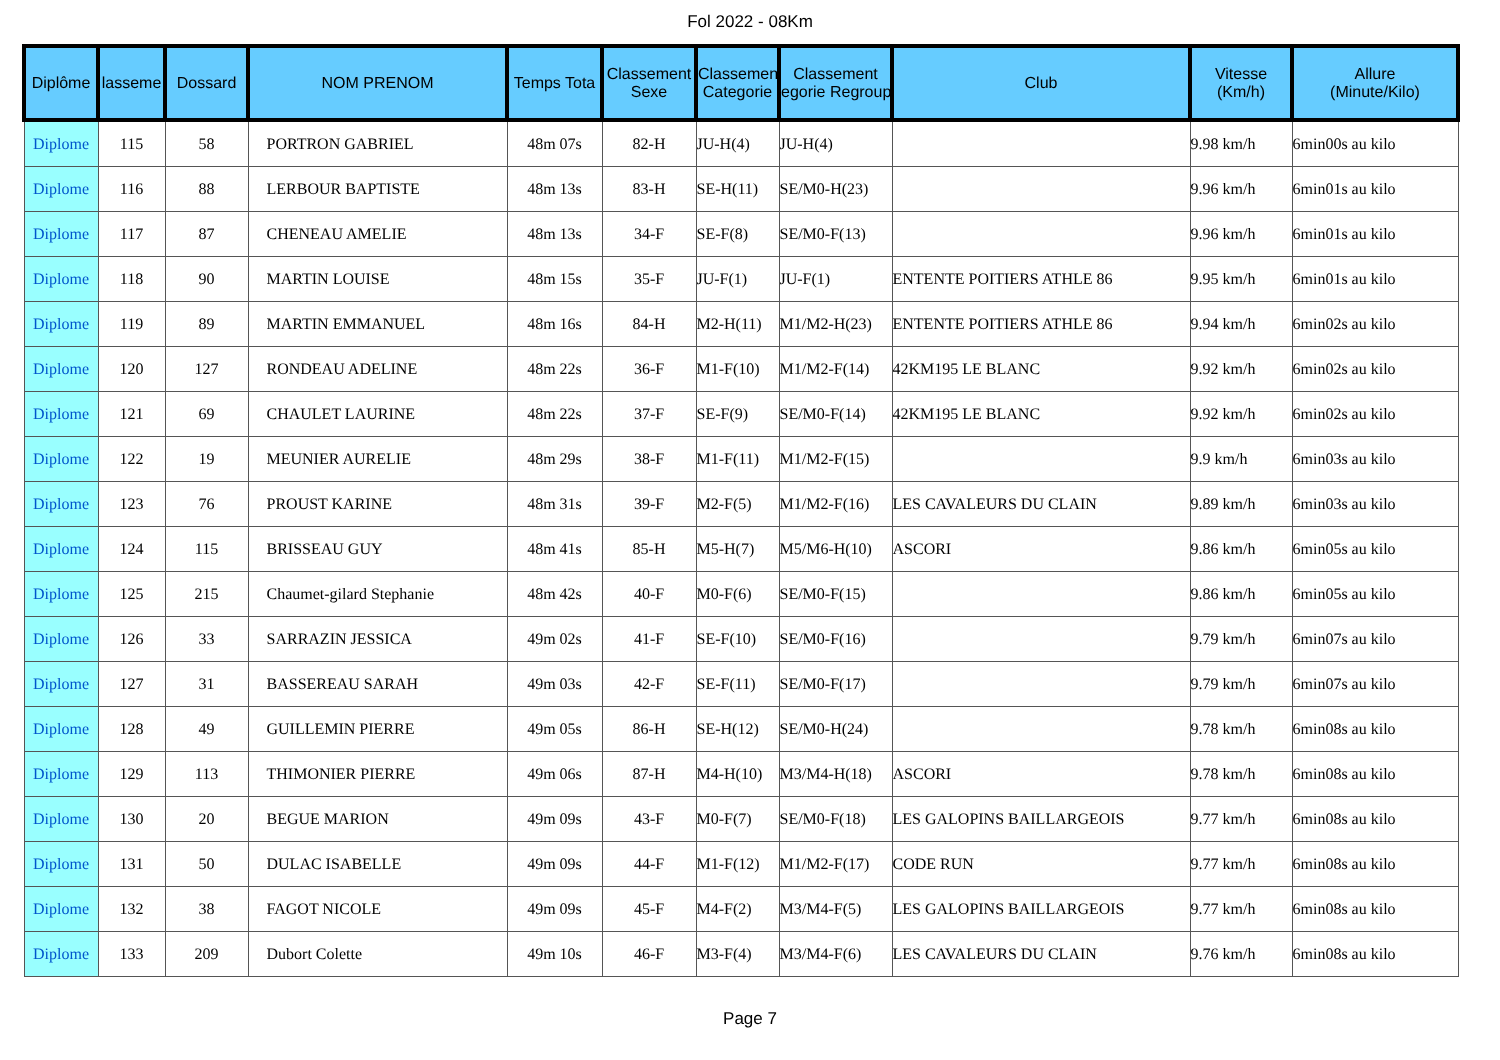Fol 2022 - 08Km
| Diplôme | lasseme | Dossard | NOM PRENOM | Temps Tota | Classement Sexe | Classemen Categorie | Classement egorie Regroup | Club | Vitesse (Km/h) | Allure (Minute/Kilo) |
| --- | --- | --- | --- | --- | --- | --- | --- | --- | --- | --- |
| Diplome | 115 | 58 | PORTRON GABRIEL | 48m 07s | 82-H | JU-H(4) | JU-H(4) | | 9.98 km/h | 6min00s au kilo |
| Diplome | 116 | 88 | LERBOUR BAPTISTE | 48m 13s | 83-H | SE-H(11) | SE/M0-H(23) | | 9.96 km/h | 6min01s au kilo |
| Diplome | 117 | 87 | CHENEAU AMELIE | 48m 13s | 34-F | SE-F(8) | SE/M0-F(13) | | 9.96 km/h | 6min01s au kilo |
| Diplome | 118 | 90 | MARTIN LOUISE | 48m 15s | 35-F | JU-F(1) | JU-F(1) | ENTENTE POITIERS ATHLE 86 | 9.95 km/h | 6min01s au kilo |
| Diplome | 119 | 89 | MARTIN EMMANUEL | 48m 16s | 84-H | M2-H(11) | M1/M2-H(23) | ENTENTE POITIERS ATHLE 86 | 9.94 km/h | 6min02s au kilo |
| Diplome | 120 | 127 | RONDEAU ADELINE | 48m 22s | 36-F | M1-F(10) | M1/M2-F(14) | 42KM195 LE BLANC | 9.92 km/h | 6min02s au kilo |
| Diplome | 121 | 69 | CHAULET LAURINE | 48m 22s | 37-F | SE-F(9) | SE/M0-F(14) | 42KM195 LE BLANC | 9.92 km/h | 6min02s au kilo |
| Diplome | 122 | 19 | MEUNIER AURELIE | 48m 29s | 38-F | M1-F(11) | M1/M2-F(15) | | 9.9 km/h | 6min03s au kilo |
| Diplome | 123 | 76 | PROUST KARINE | 48m 31s | 39-F | M2-F(5) | M1/M2-F(16) | LES CAVALEURS DU CLAIN | 9.89 km/h | 6min03s au kilo |
| Diplome | 124 | 115 | BRISSEAU GUY | 48m 41s | 85-H | M5-H(7) | M5/M6-H(10) | ASCORI | 9.86 km/h | 6min05s au kilo |
| Diplome | 125 | 215 | Chaumet-gilard Stephanie | 48m 42s | 40-F | M0-F(6) | SE/M0-F(15) | | 9.86 km/h | 6min05s au kilo |
| Diplome | 126 | 33 | SARRAZIN JESSICA | 49m 02s | 41-F | SE-F(10) | SE/M0-F(16) | | 9.79 km/h | 6min07s au kilo |
| Diplome | 127 | 31 | BASSEREAU SARAH | 49m 03s | 42-F | SE-F(11) | SE/M0-F(17) | | 9.79 km/h | 6min07s au kilo |
| Diplome | 128 | 49 | GUILLEMIN PIERRE | 49m 05s | 86-H | SE-H(12) | SE/M0-H(24) | | 9.78 km/h | 6min08s au kilo |
| Diplome | 129 | 113 | THIMONIER PIERRE | 49m 06s | 87-H | M4-H(10) | M3/M4-H(18) | ASCORI | 9.78 km/h | 6min08s au kilo |
| Diplome | 130 | 20 | BEGUE MARION | 49m 09s | 43-F | M0-F(7) | SE/M0-F(18) | LES GALOPINS BAILLARGEOIS | 9.77 km/h | 6min08s au kilo |
| Diplome | 131 | 50 | DULAC ISABELLE | 49m 09s | 44-F | M1-F(12) | M1/M2-F(17) | CODE RUN | 9.77 km/h | 6min08s au kilo |
| Diplome | 132 | 38 | FAGOT NICOLE | 49m 09s | 45-F | M4-F(2) | M3/M4-F(5) | LES GALOPINS BAILLARGEOIS | 9.77 km/h | 6min08s au kilo |
| Diplome | 133 | 209 | Dubort Colette | 49m 10s | 46-F | M3-F(4) | M3/M4-F(6) | LES CAVALEURS DU CLAIN | 9.76 km/h | 6min08s au kilo |
Page 7